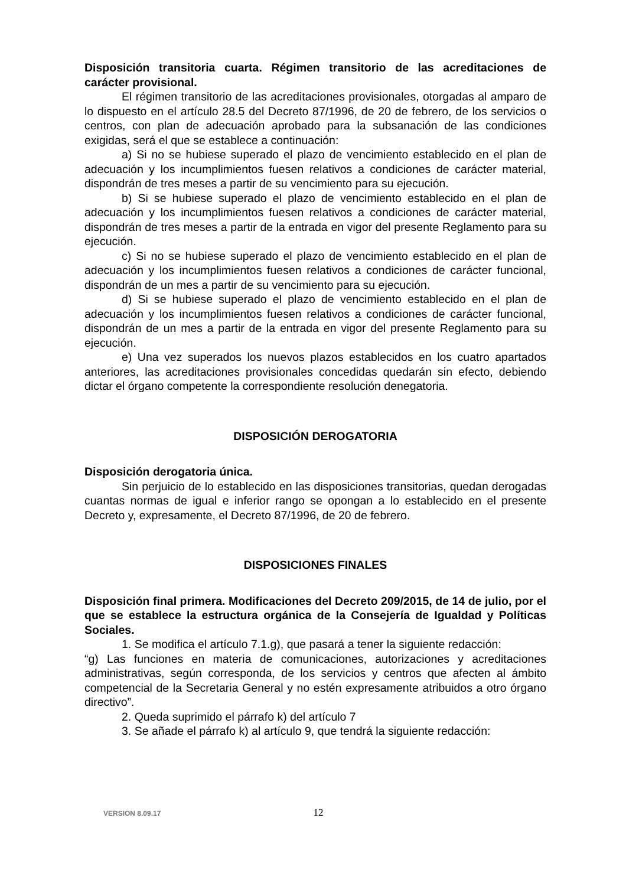Disposición transitoria cuarta. Régimen transitorio de las acreditaciones de carácter provisional.
El régimen transitorio de las acreditaciones provisionales, otorgadas al amparo de lo dispuesto en el artículo 28.5 del Decreto 87/1996, de 20 de febrero, de los servicios o centros, con plan de adecuación aprobado para la subsanación de las condiciones exigidas, será el que se establece a continuación:
a) Si no se hubiese superado el plazo de vencimiento establecido en el plan de adecuación y los incumplimientos fuesen relativos a condiciones de carácter material, dispondrán de tres meses a partir de su vencimiento para su ejecución.
b) Si se hubiese superado el plazo de vencimiento establecido en el plan de adecuación y los incumplimientos fuesen relativos a condiciones de carácter material, dispondrán de tres meses a partir de la entrada en vigor del presente Reglamento para su ejecución.
c) Si no se hubiese superado el plazo de vencimiento establecido en el plan de adecuación y los incumplimientos fuesen relativos a condiciones de carácter funcional, dispondrán de un mes a partir de su vencimiento para su ejecución.
d) Si se hubiese superado el plazo de vencimiento establecido en el plan de adecuación y los incumplimientos fuesen relativos a condiciones de carácter funcional, dispondrán de un mes a partir de la entrada en vigor del presente Reglamento para su ejecución.
e) Una vez superados los nuevos plazos establecidos en los cuatro apartados anteriores, las acreditaciones provisionales concedidas quedarán sin efecto, debiendo dictar el órgano competente la correspondiente resolución denegatoria.
DISPOSICIÓN DEROGATORIA
Disposición derogatoria única.
Sin perjuicio de lo establecido en las disposiciones transitorias, quedan derogadas cuantas normas de igual e inferior rango se opongan a lo establecido en el presente Decreto y, expresamente, el Decreto 87/1996, de 20 de febrero.
DISPOSICIONES FINALES
Disposición final primera. Modificaciones del Decreto 209/2015, de 14 de julio, por el que se establece la estructura orgánica de la Consejería de Igualdad y Políticas Sociales.
1. Se modifica el artículo 7.1.g), que pasará a tener la siguiente redacción:
“g) Las funciones en materia de comunicaciones, autorizaciones y acreditaciones administrativas, según corresponda, de los servicios y centros que afecten al ámbito competencial de la Secretaria General y no estén expresamente atribuidos a otro órgano directivo”.
2. Queda suprimido el párrafo k) del artículo 7
3. Se añade el párrafo k) al artículo 9, que tendrá la siguiente redacción:
VERSION 8.09.17 12